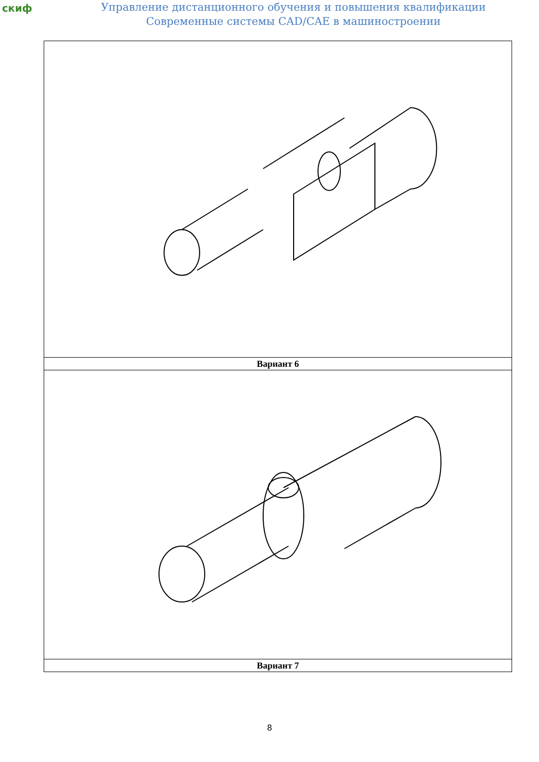скиф
Управление дистанционного обучения и повышения квалификации
Современные системы CAD/CAE в машиностроении
| Вариант 6 |
| Вариант 7 |
8